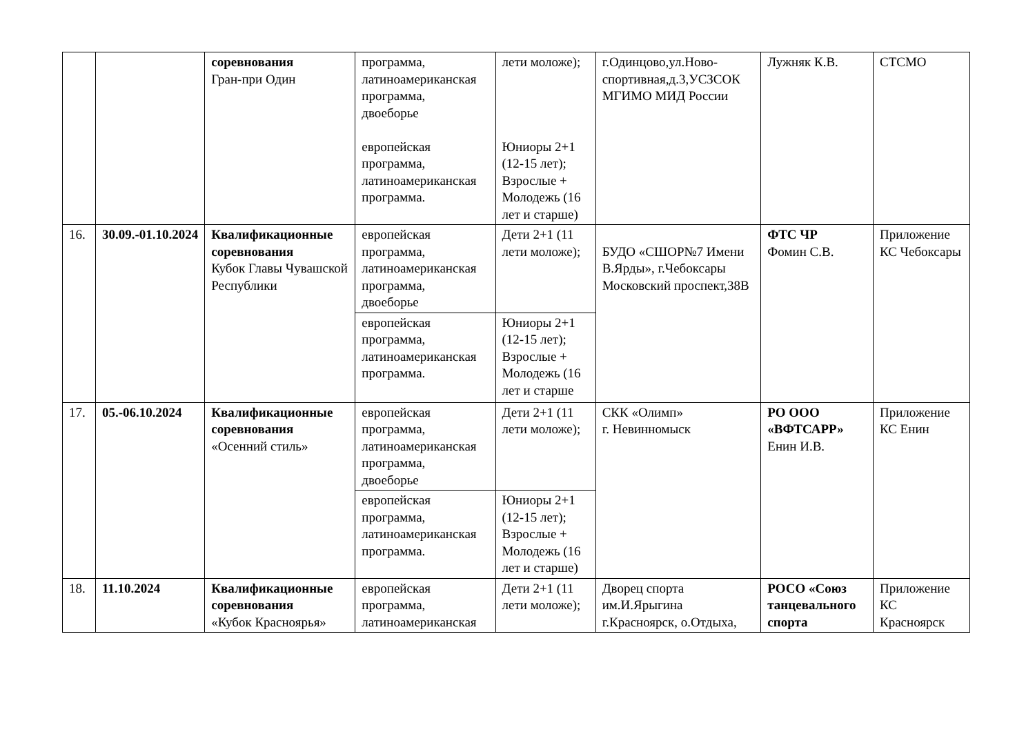| | | соревнования Гран-при Один | программа, латиноамериканская программа, двоеборье европейская программа, латиноамериканская программа. | лети моложе); Юниоры 2+1 (12-15 лет); Взрослые + Молодежь (16 лет и старше) | г.Одинцово,ул.Ново-спортивная,д.3,УСЗСОК МГИМО МИД России | Лужняк К.В. | СТСМО |
| 16. | 30.09.-01.10.2024 | Квалификационные соревнования Кубок Главы Чувашской Республики | европейская программа, латиноамериканская программа, двоеборье | Дети 2+1 (11 лети моложе); | БУДО «СШОР№7 Имени В.Ярды», г.Чебоксары Московский проспект,38В | ФТС ЧР Фомин С.В. | Приложение КС Чебоксары |
| | | | европейская программа, латиноамериканская программа. | Юниоры 2+1 (12-15 лет); Взрослые + Молодежь (16 лет и старше | | | |
| 17. | 05.-06.10.2024 | Квалификационные соревнования «Осенний стиль» | европейская программа, латиноамериканская программа, двоеборье | Дети 2+1 (11 лети моложе); | СКК «Олимп» г. Невинномыск | РО ООО «ВФТСАРР» Енин И.В. | Приложение КС Енин |
| | | | европейская программа, латиноамериканская программа. | Юниоры 2+1 (12-15 лет); Взрослые + Молодежь (16 лет и старше) | | | |
| 18. | 11.10.2024 | Квалификационные соревнования «Кубок Красноярья» | европейская программа, латиноамериканская | Дети 2+1 (11 лети моложе); | Дворец спорта им.И.Ярыгина г.Красноярск, о.Отдыха, | РОСО «Союз танцевального спорта | Приложение КС Красноярск |